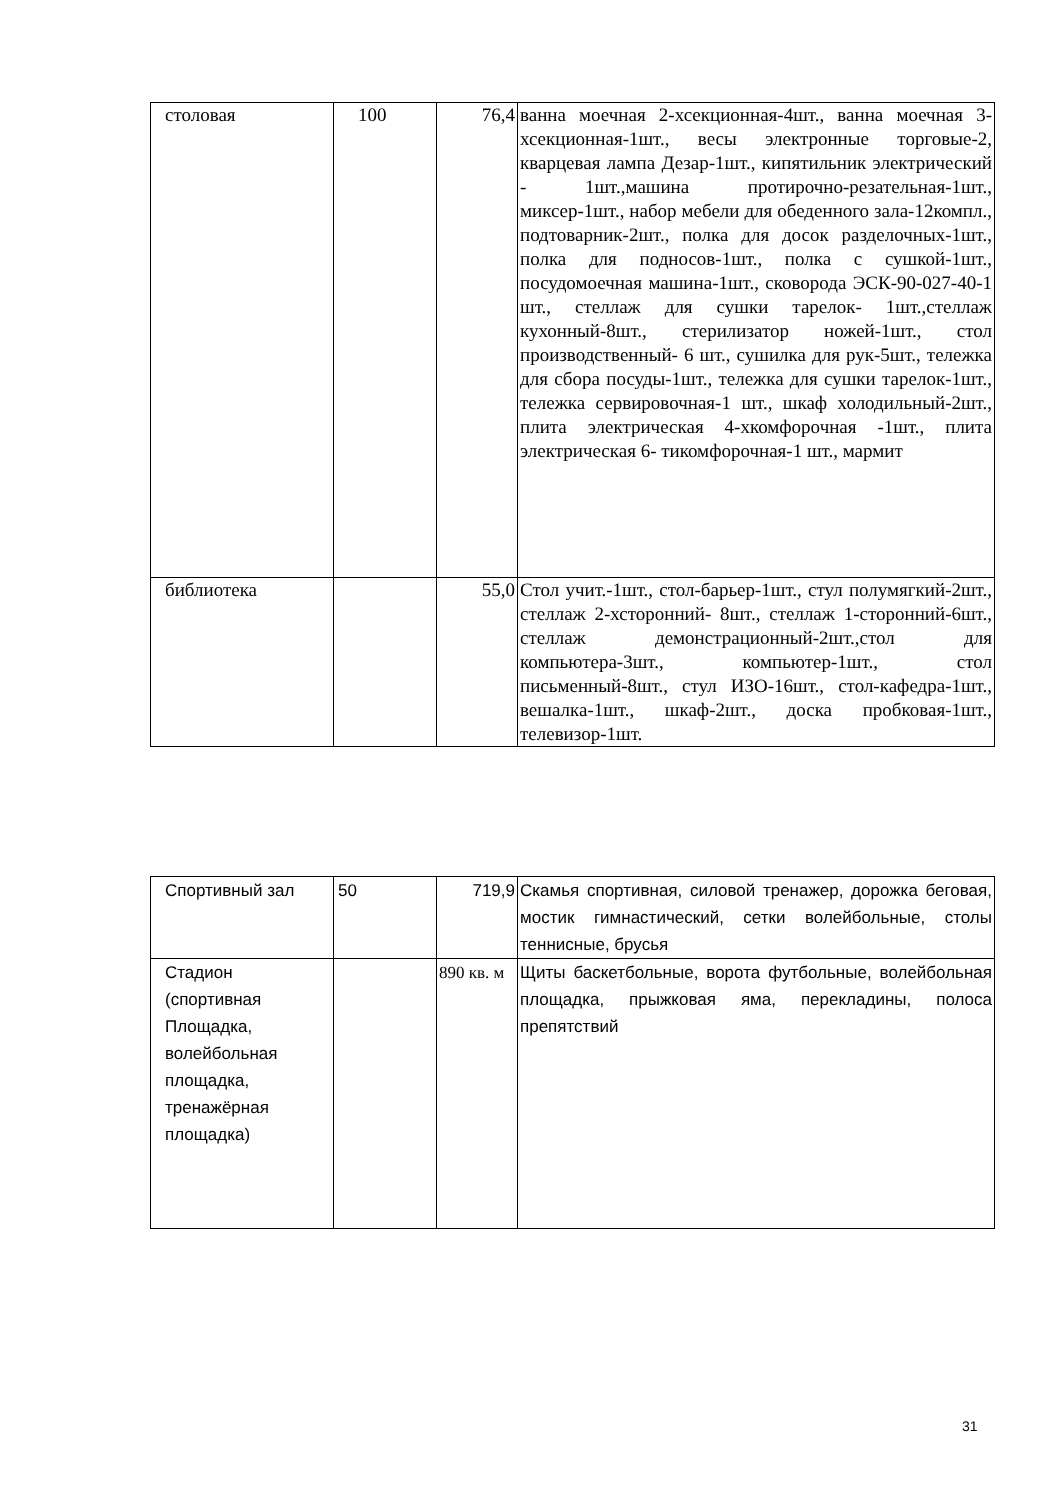| столовая | 100 | 76,4 | ванна моечная 2-хсекционная-4шт., ванна моечная 3-хсекционная-1шт., весы электронные торговые-2, кварцевая лампа Дезар-1шт., кипятильник электрический - 1шт.,машина протирочно-резательная-1шт., миксер-1шт., набор мебели для обеденного зала-12компл., подтоварник-2шт., полка для досок разделочных-1шт., полка для подносов-1шт., полка с сушкой-1шт., посудомоечная машина-1шт., сковорода ЭСК-90-027-40-1 шт., стеллаж для сушки тарелок- 1шт.,стеллаж кухонный-8шт., стерилизатор ножей-1шт., стол производственный- 6 шт., сушилка для рук-5шт., тележка для сбора посуды-1шт., тележка для сушки тарелок-1шт., тележка сервировочная-1 шт., шкаф холодильный-2шт., плита электрическая 4-хкомфорочная -1шт., плита электрическая 6- тикомфорочная-1 шт., мармит |
| библиотека | | 55,0 | Стол учит.-1шт., стол-барьер-1шт., стул полумягкий-2шт., стеллаж 2-хсторонний- 8шт., стеллаж 1-сторонний-6шт., стеллаж демонстрационный-2шт.,стол для компьютера-3шт., компьютер-1шт., стол письменный-8шт., стул ИЗО-16шт., стол-кафедра-1шт., вешалка-1шт., шкаф-2шт., доска пробковая-1шт., телевизор-1шт. |
| Спортивный зал | 50 | 719,9 | Скамья спортивная, силовой тренажер, дорожка беговая, мостик гимнастический, сетки волейбольные, столы теннисные, брусья |
| Стадион (спортивная Площадка, волейбольная площадка, тренажёрная площадка) | | 890 кв. м | Щиты баскетбольные, ворота футбольные, волейбольная площадка, прыжковая яма, перекладины, полоса препятствий |
31